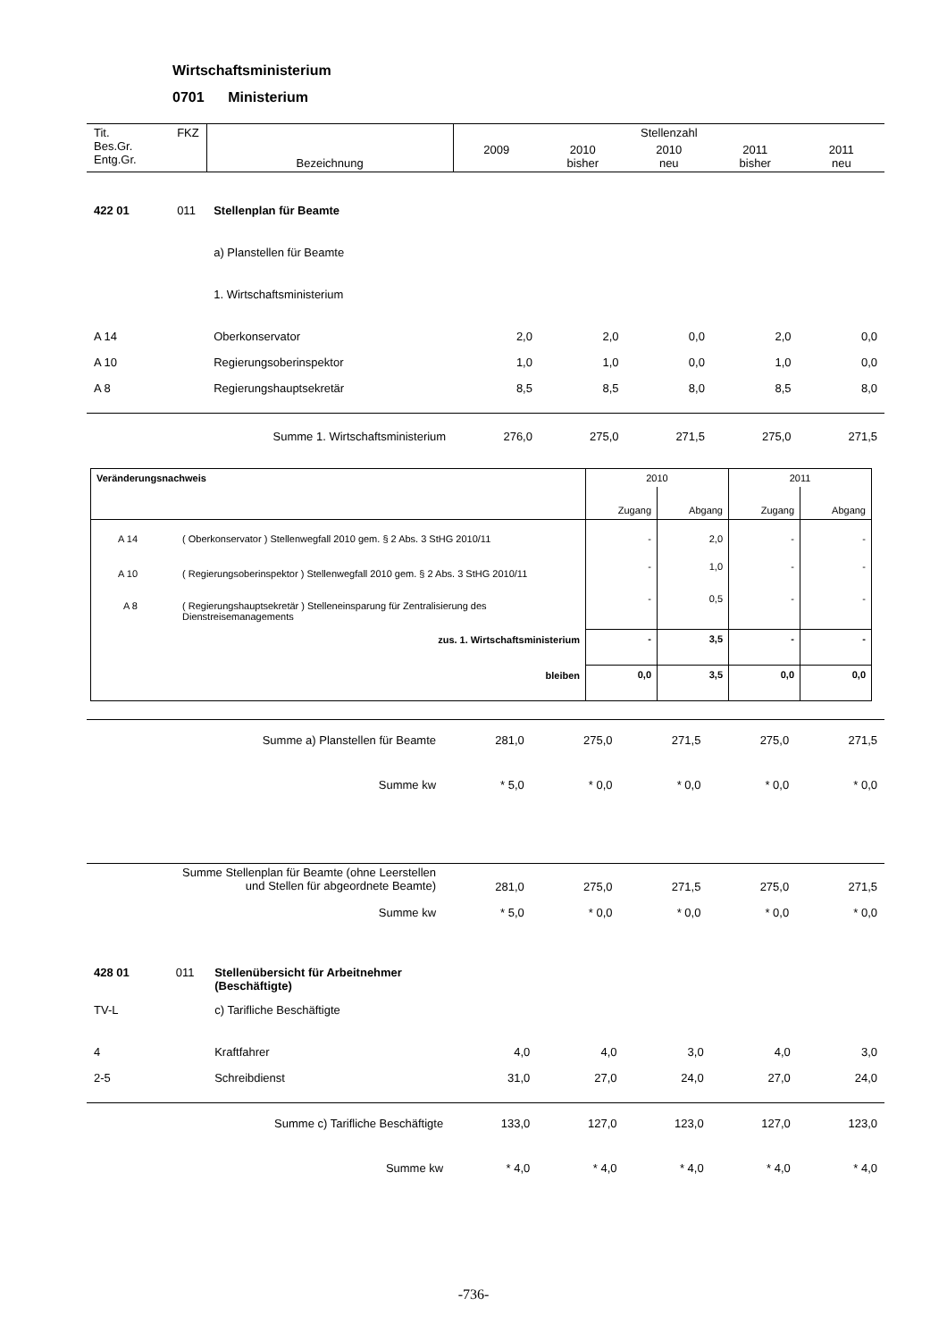Wirtschaftsministerium
0701 Ministerium
| Tit. Bes.Gr. Entg.Gr. | FKZ | Bezeichnung | Stellenzahl | | | | |
| | | | 2009 | 2010 bisher | 2010 neu | 2011 bisher | 2011 neu |
| 422 01 | 011 | Stellenplan für Beamte | | | | | |
| | | a) Planstellen für Beamte | | | | | |
| | | 1. Wirtschaftsministerium | | | | | |
| A 14 | | Oberkonservator | 2,0 | 2,0 | 0,0 | 2,0 | 0,0 |
| A 10 | | Regierungsoberinspektor | 1,0 | 1,0 | 0,0 | 1,0 | 0,0 |
| A 8 | | Regierungshauptsekretär | 8,5 | 8,5 | 8,0 | 8,5 | 8,0 |
| Summe 1. Wirtschaftsministerium | | | 276,0 | 275,0 | 271,5 | 275,0 | 271,5 |
| Veränderungsnachweis | | 2010 | | 2011 | |
| | | Zugang | Abgang | Zugang | Abgang |
| A 14 | ( Oberkonservator ) Stellenwegfall 2010 gem. § 2 Abs. 3 StHG 2010/11 | - | 2,0 | - | - |
| A 10 | ( Regierungsoberinspektor ) Stellenwegfall 2010 gem. § 2 Abs. 3 StHG 2010/11 | - | 1,0 | - | - |
| A 8 | ( Regierungshauptsekretär ) Stelleneinsparung für Zentralisierung des Dienstreisemanagements | - | 0,5 | - | - |
| zus. 1. Wirtschaftsministerium | | - | 3,5 | - | - |
| bleiben | | 0,0 | 3,5 | 0,0 | 0,0 |
| | Summe a) Planstellen für Beamte | 281,0 | 275,0 | 271,5 | 275,0 | 271,5 |
| | Summe kw | * 5,0 | * 0,0 | * 0,0 | * 0,0 | * 0,0 |
| | Summe Stellenplan für Beamte (ohne Leerstellen und Stellen für abgeordnete Beamte) | 281,0 | 275,0 | 271,5 | 275,0 | 271,5 |
| | Summe kw | * 5,0 | * 0,0 | * 0,0 | * 0,0 | * 0,0 |
| 428 01 | 011 | Stellenübersicht für Arbeitnehmer (Beschäftigte) | | | | | |
| TV-L | | c) Tarifliche Beschäftigte | | | | | |
| 4 | | Kraftfahrer | 4,0 | 4,0 | 3,0 | 4,0 | 3,0 |
| 2-5 | | Schreibdienst | 31,0 | 27,0 | 24,0 | 27,0 | 24,0 |
| Summe c) Tarifliche Beschäftigte | | | 133,0 | 127,0 | 123,0 | 127,0 | 123,0 |
| Summe kw | | | * 4,0 | * 4,0 | * 4,0 | * 4,0 | * 4,0 |
-736-